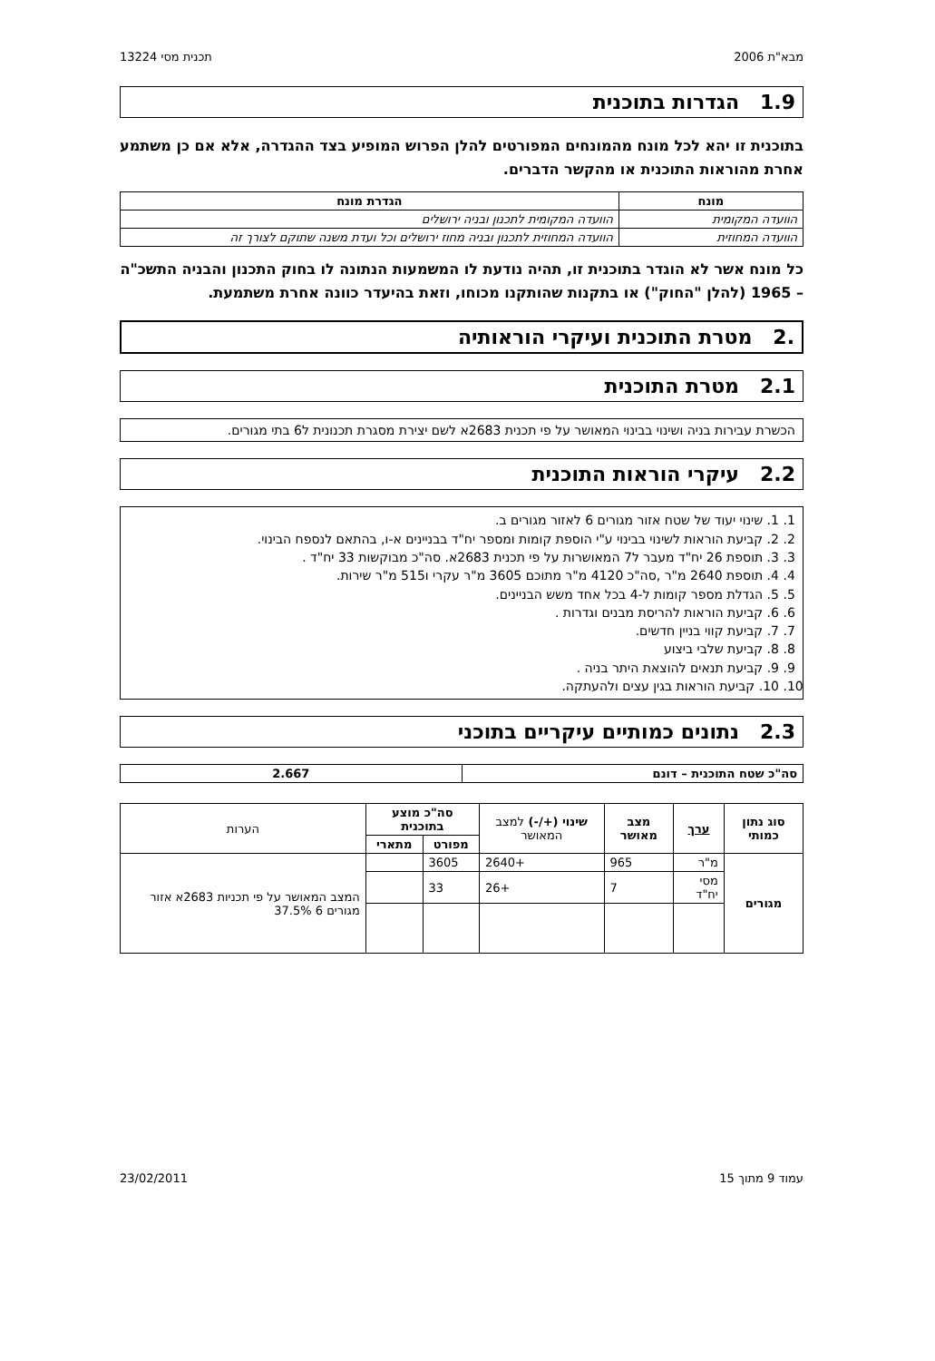מבא"ת 2006 תכנית מסי 13224
1.9 הגדרות בתוכנית
בתוכנית זו יהא לכל מונח מהמונחים המפורטים להלן הפרוש המופיע בצד ההגדרה, אלא אם כן משתמע אחרת מהוראות התוכנית או מהקשר הדברים.
| מונח | הגדרת מונח |
| --- | --- |
| הוועדה המקומית | הוועדה המקומית לתכנון ובניה ירושלים |
| הוועדה המחוזית | הוועדה המחוזית לתכנון ובניה מחוז ירושלים וכל ועדת משנה שתוקם לצורך זה |
כל מונח אשר לא הוגדר בתוכנית זו, תהיה נודעת לו המשמעות הנתונה לו בחוק התכנון והבניה התשכ"ה – 1965 (להלן "החוק") או בתקנות שהותקנו מכוחו, וזאת בהיעדר כוונה אחרת משתמעת.
.2 מטרת התוכנית ועיקרי הוראותיה
2.1 מטרת התוכנית
הכשרת עבירות בניה ושינוי בבינוי המאושר על פי תכנית 2683א לשם יצירת מסגרת תכנונית ל6 בתי מגורים.
2.2 עיקרי הוראות התוכנית
1. 1. שינוי יעוד של שטח אזור מגורים 6 לאזור מגורים ב.
2. 2. קביעת הוראות לשינוי בבינוי ע"י הוספת קומות ומספר יח"ד בבניינים א-ו, בהתאם לנספח הבינוי.
3. 3. תוספת 26 יח"ד מעבר ל7 המאושרות על פי תכנית 2683א. סה"כ מבוקשות 33 יח"ד .
4. 4. תוספת 2640 מ"ר ,סה"כ 4120 מ"ר מתוכם 3605 מ"ר עקרי ו515 מ"ר שירות.
5. 5. הגדלת מספר קומות ל-4 בכל אחד משש הבניינים.
6. 6. קביעת הוראות להריסת מבנים וגדרות .
7. 7. קביעת קווי בניין חדשים.
8. 8. קביעת שלבי ביצוע
9. 9. קביעת תנאים להוצאת היתר בניה .
10. 10. קביעת הוראות בגין עצים ולהעתקה.
2.3 נתונים כמותיים עיקריים בתוכני
| סה"כ שטח התוכנית – דונם | 2.667 |
| --- | --- |
| סוג נתון כמותי | ערך | מצב מאושר | שינוי (+/-) למצב המאושר | סה"כ מוצע בתוכנית | | הערות |
| --- | --- | --- | --- | --- | --- | --- |
| | | | | מפורט | מתארי | |
| מגורים | מ"ר | 965 | +2640 | 3605 | | המצב המאושר על פי תכניות 2683א אזור מגורים 6 37.5% |
| | מסי יח"ד | 7 | +26 | 33 | | |
עמוד 9 מתוך 15 23/02/2011